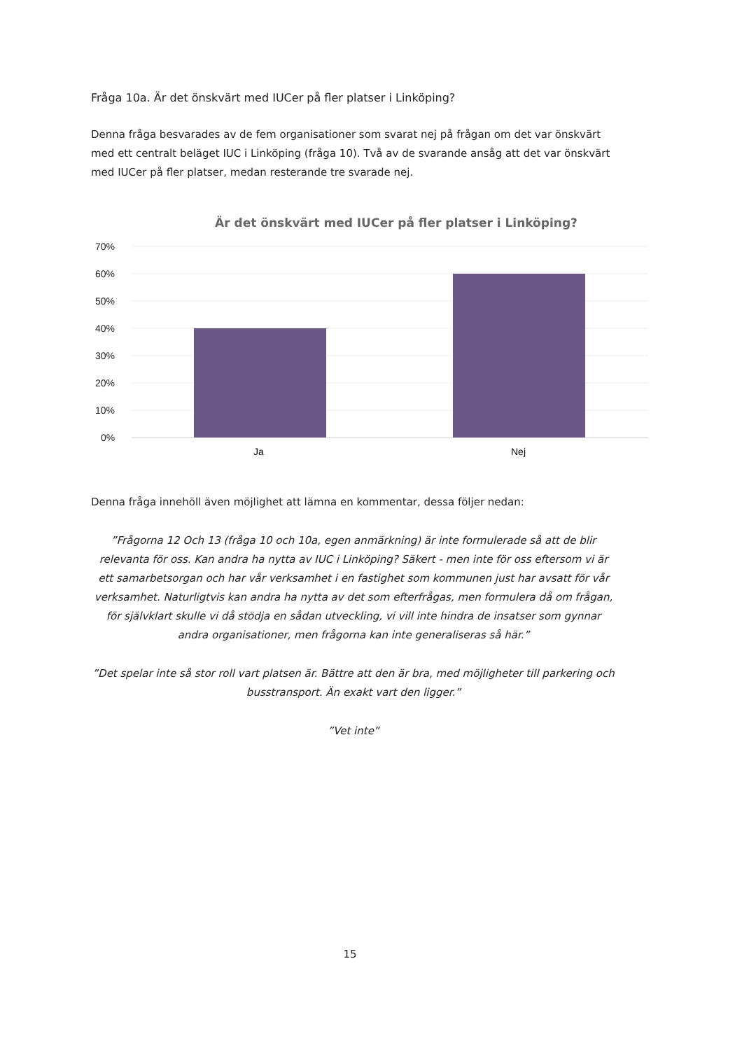Fråga 10a. Är det önskvärt med IUCer på fler platser i Linköping?
Denna fråga besvarades av de fem organisationer som svarat nej på frågan om det var önskvärt med ett centralt beläget IUC i Linköping (fråga 10). Två av de svarande ansåg att det var önskvärt med IUCer på fler platser, medan resterande tre svarade nej.
Är det önskvärt med IUCer på fler platser i Linköping?
70%
60%
50%
40%
30%
20%
10%
0%
Ja
Nej
Denna fråga innehöll även möjlighet att lämna en kommentar, dessa följer nedan:
”Frågorna 12 Och 13 (fråga 10 och 10a, egen anmärkning) är inte formulerade så att de blir relevanta för oss. Kan andra ha nytta av IUC i Linköping? Säkert - men inte för oss eftersom vi är ett samarbetsorgan och har vår verksamhet i en fastighet som kommunen just har avsatt för vår verksamhet. Naturligtvis kan andra ha nytta av det som efterfrågas, men formulera då om frågan, för självklart skulle vi då stödja en sådan utveckling, vi vill inte hindra de insatser som gynnar andra organisationer, men frågorna kan inte generaliseras så här.”
”Det spelar inte så stor roll vart platsen är. Bättre att den är bra, med möjligheter till parkering och busstransport. Än exakt vart den ligger.”
”Vet inte”
15